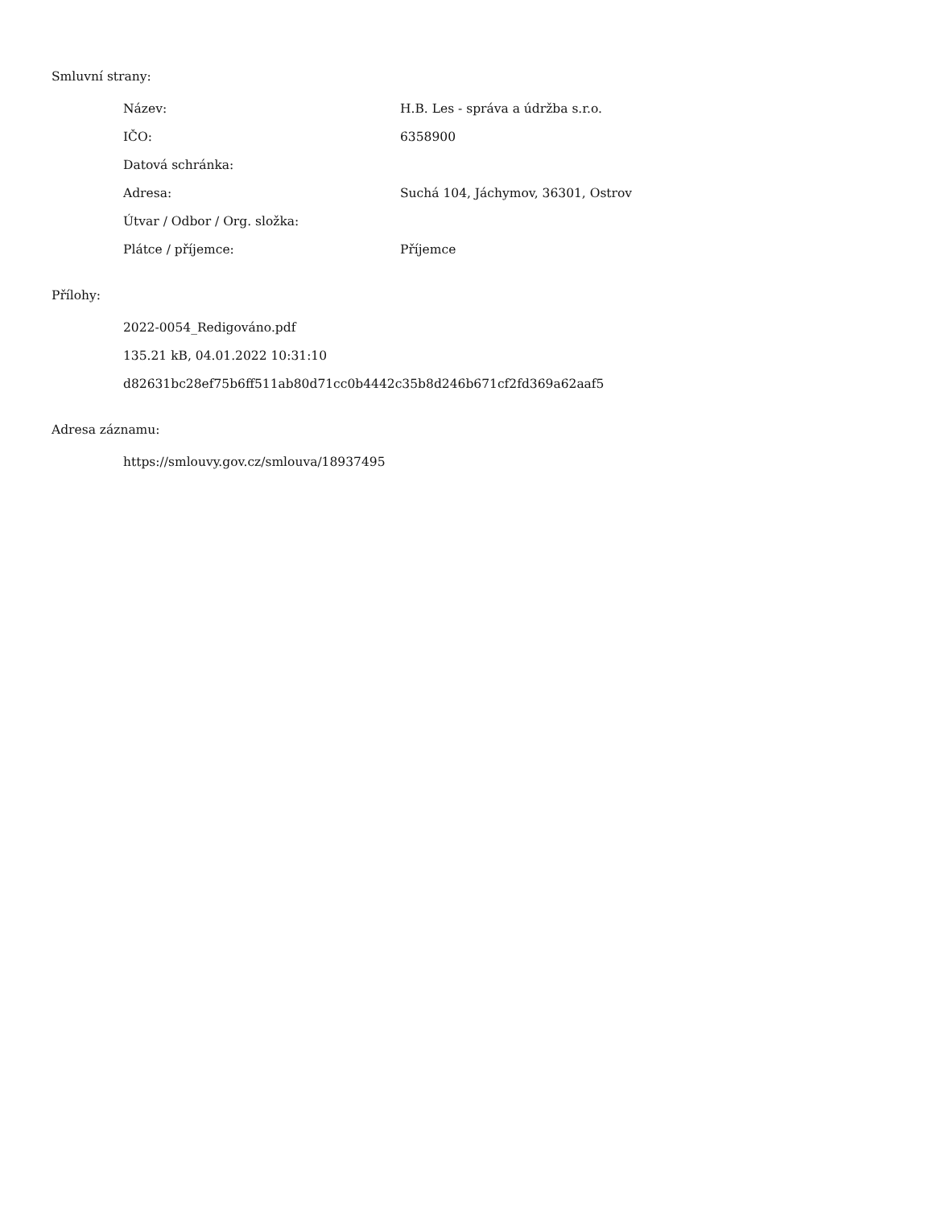Smluvní strany:
| Název: | H.B. Les - správa a údržba s.r.o. |
| IČO: | 6358900 |
| Datová schránka: | |
| Adresa: | Suchá 104, Jáchymov, 36301, Ostrov |
| Útvar / Odbor / Org. složka: | |
| Plátce / příjemce: | Příjemce |
Přílohy:
2022-0054_Redigováno.pdf
135.21 kB, 04.01.2022 10:31:10
d82631bc28ef75b6ff511ab80d71cc0b4442c35b8d246b671cf2fd369a62aaf5
Adresa záznamu:
https://smlouvy.gov.cz/smlouva/18937495